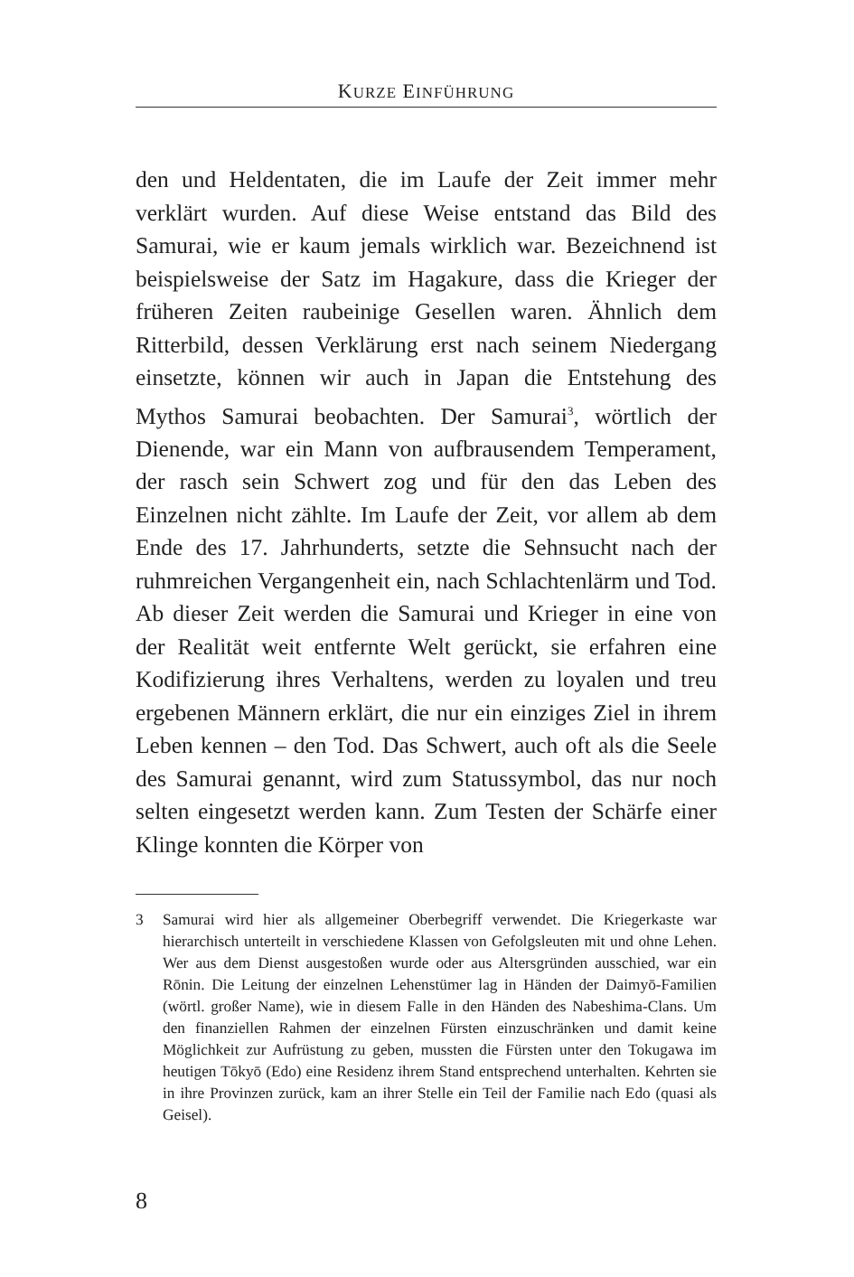KURZE EINFÜHRUNG
den und Heldentaten, die im Laufe der Zeit immer mehr verklärt wurden. Auf diese Weise entstand das Bild des Samurai, wie er kaum jemals wirklich war. Bezeichnend ist beispielsweise der Satz im Hagakure, dass die Krieger der früheren Zeiten raubeinige Gesellen waren. Ähnlich dem Ritterbild, dessen Verklärung erst nach seinem Niedergang einsetzte, können wir auch in Japan die Entstehung des Mythos Samurai beobachten. Der Samurai<sup>3</sup>, wörtlich der Dienende, war ein Mann von aufbrausendem Temperament, der rasch sein Schwert zog und für den das Leben des Einzelnen nicht zählte. Im Laufe der Zeit, vor allem ab dem Ende des 17. Jahrhunderts, setzte die Sehnsucht nach der ruhmreichen Vergangenheit ein, nach Schlachtenlärm und Tod. Ab dieser Zeit werden die Samurai und Krieger in eine von der Realität weit entfernte Welt gerückt, sie erfahren eine Kodifizierung ihres Verhaltens, werden zu loyalen und treu ergebenen Männern erklärt, die nur ein einziges Ziel in ihrem Leben kennen – den Tod. Das Schwert, auch oft als die Seele des Samurai genannt, wird zum Statussymbol, das nur noch selten eingesetzt werden kann. Zum Testen der Schärfe einer Klinge konnten die Körper von
3 Samurai wird hier als allgemeiner Oberbegriff verwendet. Die Kriegerkaste war hierarchisch unterteilt in verschiedene Klassen von Gefolgsleuten mit und ohne Lehen. Wer aus dem Dienst ausgestoßen wurde oder aus Altersgründen ausschied, war ein Rōnin. Die Leitung der einzelnen Lehenstümer lag in Händen der Daimyō-Familien (wörtl. großer Name), wie in diesem Falle in den Händen des Nabeshima-Clans. Um den finanziellen Rahmen der einzelnen Fürsten einzuschränken und damit keine Möglichkeit zur Aufrüstung zu geben, mussten die Fürsten unter den Tokugawa im heutigen Tōkyō (Edo) eine Residenz ihrem Stand entsprechend unterhalten. Kehrten sie in ihre Provinzen zurück, kam an ihrer Stelle ein Teil der Familie nach Edo (quasi als Geisel).
8